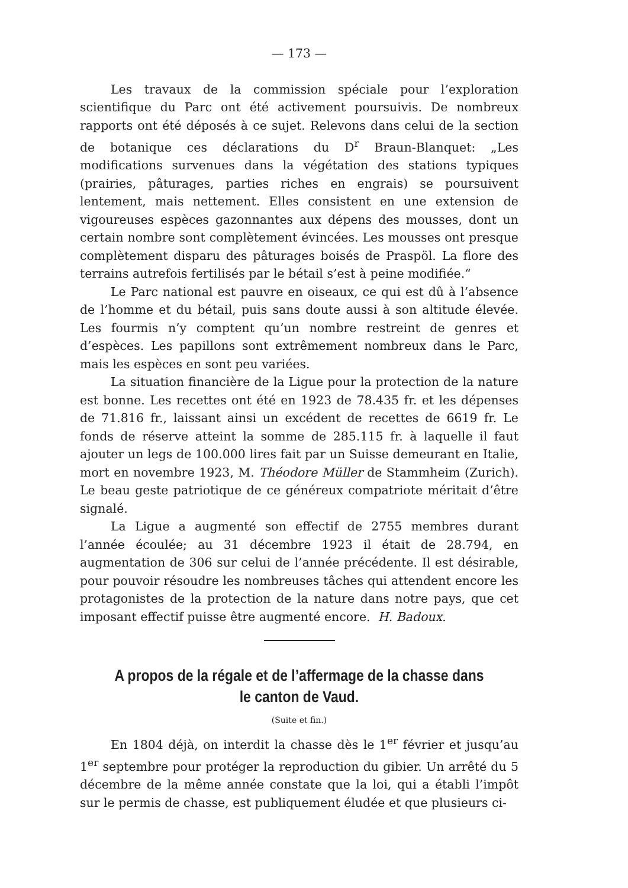— 173 —
Les travaux de la commission spéciale pour l’exploration scientifique du Parc ont été activement poursuivis. De nombreux rapports ont été déposés à ce sujet. Relevons dans celui de la section de botanique ces déclarations du D<sup>r</sup> Braun-Blanquet: „Les modifications survenues dans la végétation des stations typiques (prairies, pâturages, parties riches en engrais) se poursuivent lentement, mais nettement. Elles consistent en une extension de vigoureuses espèces gazonnantes aux dépens des mousses, dont un certain nombre sont complètement évincées. Les mousses ont presque complètement disparu des pâturages boisés de Praspöl. La flore des terrains autrefois fertilisés par le bétail s’est à peine modifiée.“
Le Parc national est pauvre en oiseaux, ce qui est dû à l’absence de l’homme et du bétail, puis sans doute aussi à son altitude élevée. Les fourmis n’y comptent qu’un nombre restreint de genres et d’espèces. Les papillons sont extrêmement nombreux dans le Parc, mais les espèces en sont peu variées.
La situation financière de la Ligue pour la protection de la nature est bonne. Les recettes ont été en 1923 de 78.435 fr. et les dépenses de 71.816 fr., laissant ainsi un excédent de recettes de 6619 fr. Le fonds de réserve atteint la somme de 285.115 fr. à laquelle il faut ajouter un legs de 100.000 lires fait par un Suisse demeurant en Italie, mort en novembre 1923, M. Théodore Müller de Stammheim (Zurich). Le beau geste patriotique de ce généreux compatriote méritait d’être signalé.
La Ligue a augmenté son effectif de 2755 membres durant l’année écoulée; au 31 décembre 1923 il était de 28.794, en augmentation de 306 sur celui de l’année précédente. Il est désirable, pour pouvoir résoudre les nombreuses tâches qui attendent encore les protagonistes de la protection de la nature dans notre pays, que cet imposant effectif puisse être augmenté encore. H. Badoux.
A propos de la régale et de l’affermage de la chasse dans le canton de Vaud.
(Suite et fin.)
En 1804 déjà, on interdit la chasse dès le 1<sup>er</sup> février et jusqu’au 1<sup>er</sup> septembre pour protéger la reproduction du gibier. Un arrêté du 5 décembre de la même année constate que la loi, qui a établi l’impôt sur le permis de chasse, est publiquement éludée et que plusieurs ci-